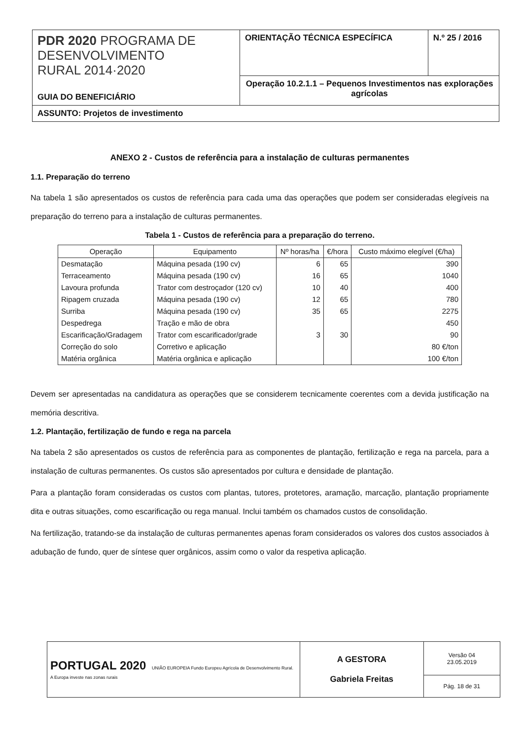| PDR 2020 PROGRAMA DE DESENVOLVIMENTO RURAL 2014·2020 GUIA DO BENEFICIÁRIO | ORIENTAÇÃO TÉCNICA ESPECÍFICA | N.º 25 / 2016 |
| | Operação 10.2.1.1 – Pequenos Investimentos nas explorações agrícolas | |
| ASSUNTO: Projetos de investimento | | |
ANEXO 2 - Custos de referência para a instalação de culturas permanentes
1.1. Preparação do terreno
Na tabela 1 são apresentados os custos de referência para cada uma das operações que podem ser consideradas elegíveis na preparação do terreno para a instalação de culturas permanentes.
Tabela 1 - Custos de referência para a preparação do terreno.
| Operação | Equipamento | Nº horas/ha | €/hora | Custo máximo elegível (€/ha) |
| --- | --- | --- | --- | --- |
| Desmatação | Máquina pesada (190 cv) | 6 | 65 | 390 |
| Terraceamento | Máquina pesada (190 cv) | 16 | 65 | 1040 |
| Lavoura profunda | Trator com destroçador (120 cv) | 10 | 40 | 400 |
| Ripagem cruzada | Máquina pesada (190 cv) | 12 | 65 | 780 |
| Surriba | Máquina pesada (190 cv) | 35 | 65 | 2275 |
| Despedrega | Tração e mão de obra | | | 450 |
| Escarificação/Gradagem | Trator com escarificador/grade | 3 | 30 | 90 |
| Correção do solo | Corretivo e aplicação | | | 80 €/ton |
| Matéria orgânica | Matéria orgânica e aplicação | | | 100 €/ton |
Devem ser apresentadas na candidatura as operações que se considerem tecnicamente coerentes com a devida justificação na memória descritiva.
1.2. Plantação, fertilização de fundo e rega na parcela
Na tabela 2 são apresentados os custos de referência para as componentes de plantação, fertilização e rega na parcela, para a instalação de culturas permanentes. Os custos são apresentados por cultura e densidade de plantação.
Para a plantação foram consideradas os custos com plantas, tutores, protetores, aramação, marcação, plantação propriamente dita e outras situações, como escarificação ou rega manual. Inclui também os chamados custos de consolidação.
Na fertilização, tratando-se da instalação de culturas permanentes apenas foram considerados os valores dos custos associados à adubação de fundo, quer de síntese quer orgânicos, assim como o valor da respetiva aplicação.
| PORTUGAL 2020 UNIÃO EUROPEIA Fundo Europeu Agrícola de Desenvolvimento Rural. A Europa investe nas zonas rurais | A GESTORA Gabriela Freitas | Versão 04 23.05.2019 |
| | | Pág. 18 de 31 |